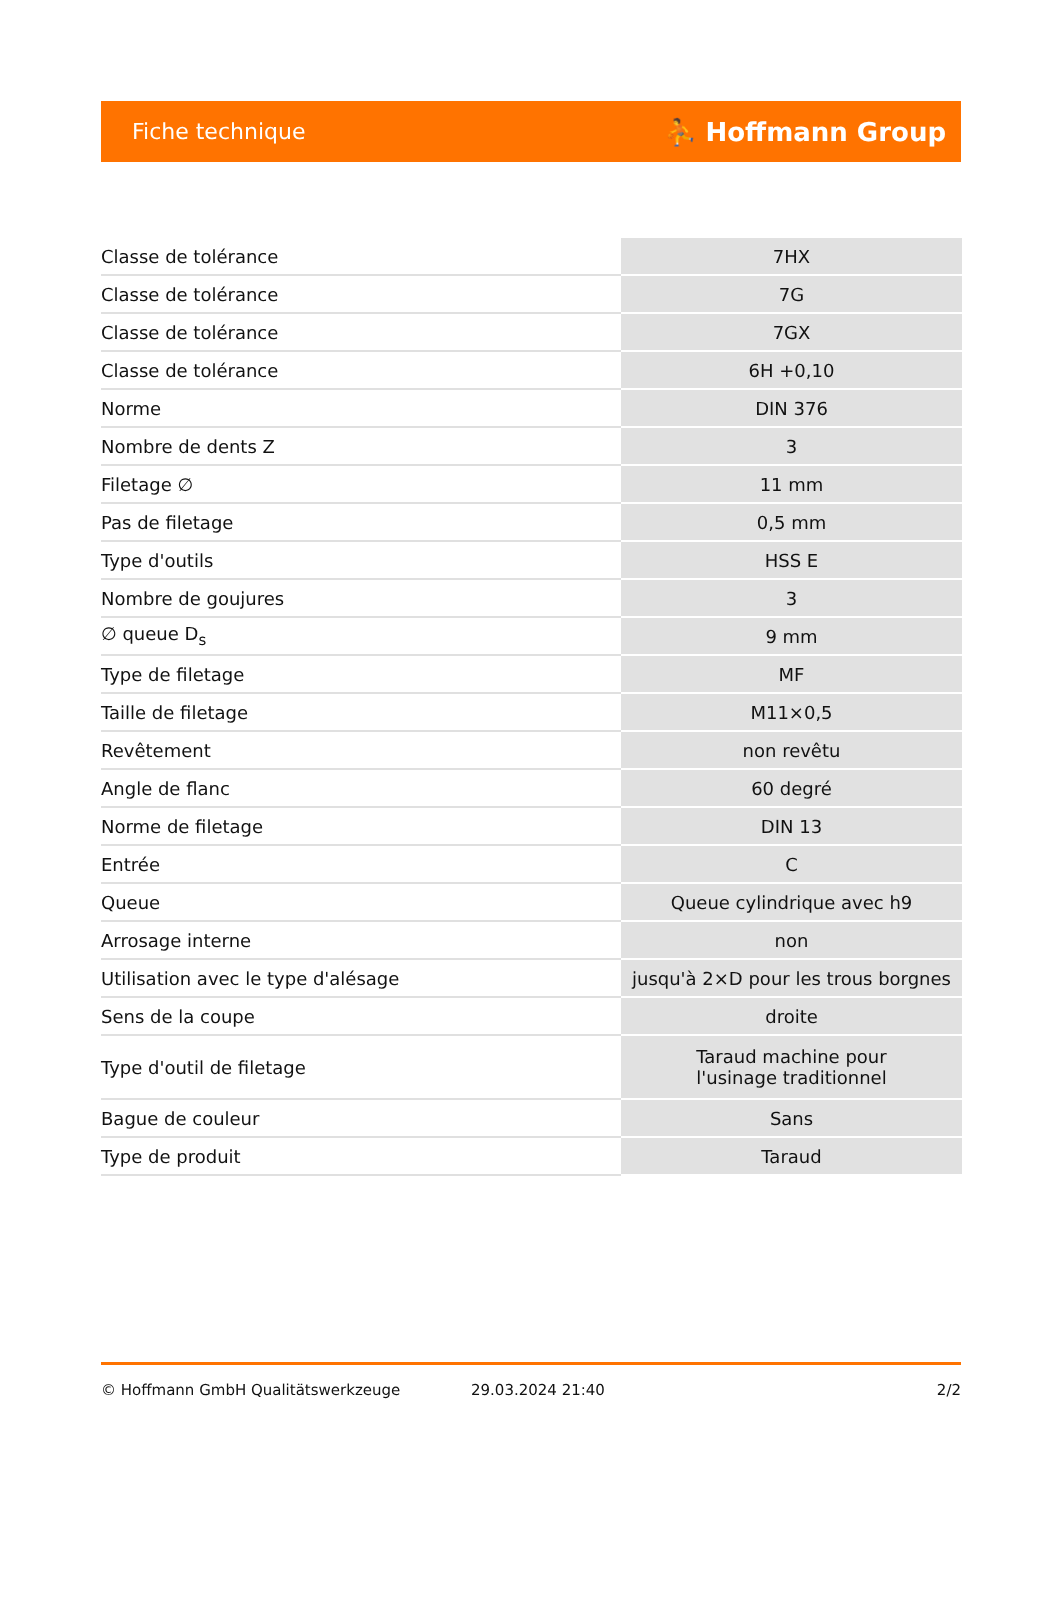Fiche technique ⛹ Hoffmann Group
| Classe de tolérance | 7HX |
| Classe de tolérance | 7G |
| Classe de tolérance | 7GX |
| Classe de tolérance | 6H +0,10 |
| Norme | DIN 376 |
| Nombre de dents Z | 3 |
| Filetage ∅ | 11 mm |
| Pas de filetage | 0,5 mm |
| Type d'outils | HSS E |
| Nombre de goujures | 3 |
| ∅ queue D<sub>s</sub> | 9 mm |
| Type de filetage | MF |
| Taille de filetage | M11×0,5 |
| Revêtement | non revêtu |
| Angle de flanc | 60 degré |
| Norme de filetage | DIN 13 |
| Entrée | C |
| Queue | Queue cylindrique avec h9 |
| Arrosage interne | non |
| Utilisation avec le type d'alésage | jusqu'à 2×D pour les trous borgnes |
| Sens de la coupe | droite |
| Type d'outil de filetage | Taraud machine pour l'usinage traditionnel |
| Bague de couleur | Sans |
| Type de produit | Taraud |
© Hoffmann GmbH Qualitätswerkzeuge 29.03.2024 21:40 2/2